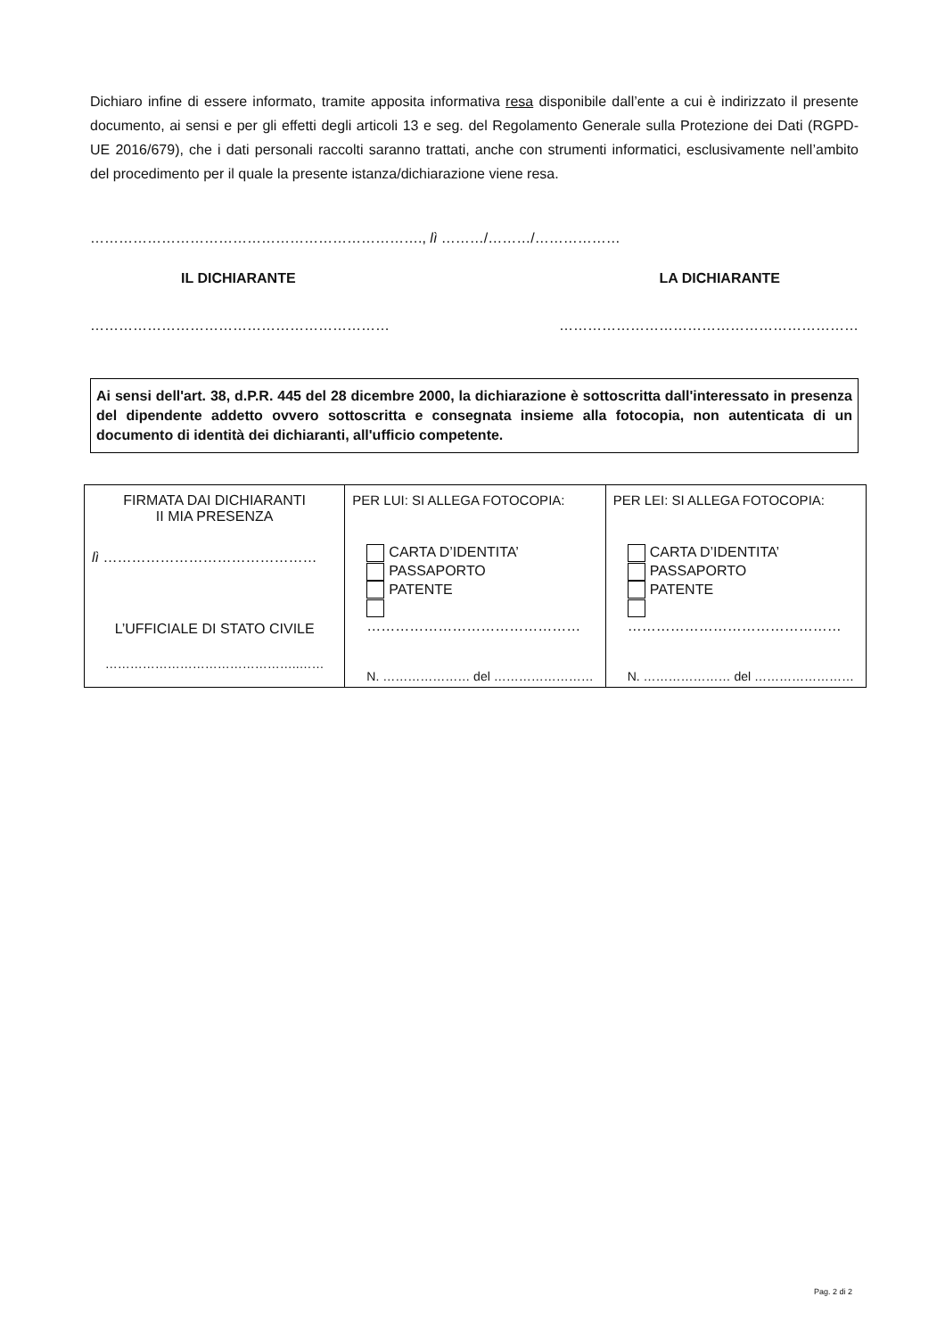Dichiaro infine di essere informato, tramite apposita informativa resa disponibile dall’ente a cui è indirizzato il presente documento, ai sensi e per gli effetti degli articoli 13 e seg. del Regolamento Generale sulla Protezione dei Dati (RGPD-UE 2016/679), che i dati personali raccolti saranno trattati, anche con strumenti informatici, esclusivamente nell’ambito del procedimento per il quale la presente istanza/dichiarazione viene resa.
……………………………………………………………., lì ………/………/………………
IL DICHIARANTE LA DICHIARANTE
……………………………………………………… ………………………………………………………
Ai sensi dell'art. 38, d.P.R. 445 del 28 dicembre 2000, la dichiarazione è sottoscritta dall'interessato in presenza del dipendente addetto ovvero sottoscritta e consegnata insieme alla fotocopia, non autenticata di un documento di identità dei dichiaranti, all'ufficio competente.
| FIRMATA DAI DICHIARANTI II MIA PRESENZA lì ……………………………………… L’UFFICIALE DI STATO CIVILE ………………………………………..…… | PER LUI: SI ALLEGA FOTOCOPIA: CARTA D’IDENTITA’ PASSAPORTO PATENTE ……………………………………… N. ………………… del …………………… | PER LEI: SI ALLEGA FOTOCOPIA: CARTA D’IDENTITA’ PASSAPORTO PATENTE ……………………………………… N. ………………… del …………………… |
Pag. 2 di 2